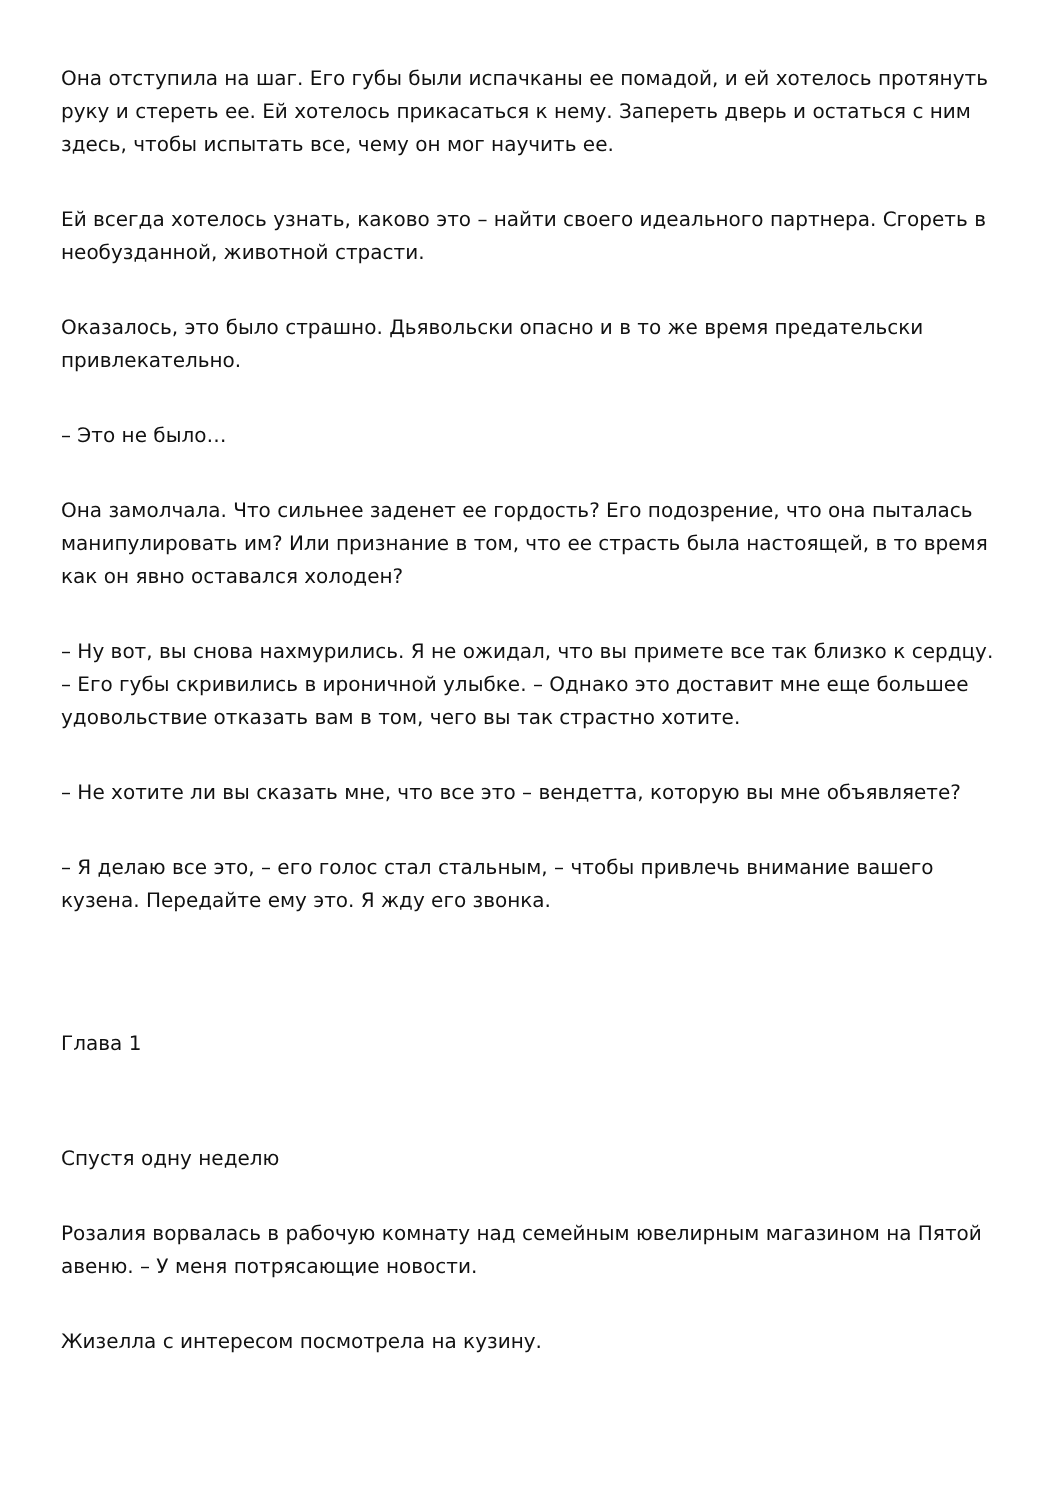Она отступила на шаг. Его губы были испачканы ее помадой, и ей хотелось протянуть руку и стереть ее. Ей хотелось прикасаться к нему. Запереть дверь и остаться с ним здесь, чтобы испытать все, чему он мог научить ее.
Ей всегда хотелось узнать, каково это – найти своего идеального партнера. Сгореть в необузданной, животной страсти.
Оказалось, это было страшно. Дьявольски опасно и в то же время предательски привлекательно.
– Это не было…
Она замолчала. Что сильнее заденет ее гордость? Его подозрение, что она пыталась манипулировать им? Или признание в том, что ее страсть была настоящей, в то время как он явно оставался холоден?
– Ну вот, вы снова нахмурились. Я не ожидал, что вы примете все так близко к сердцу. – Его губы скривились в ироничной улыбке. – Однако это доставит мне еще большее удовольствие отказать вам в том, чего вы так страстно хотите.
– Не хотите ли вы сказать мне, что все это – вендетта, которую вы мне объявляете?
– Я делаю все это, – его голос стал стальным, – чтобы привлечь внимание вашего кузена. Передайте ему это. Я жду его звонка.
Глава 1
Спустя одну неделю
Розалия ворвалась в рабочую комнату над семейным ювелирным магазином на Пятой авеню. – У меня потрясающие новости.
Жизелла с интересом посмотрела на кузину.